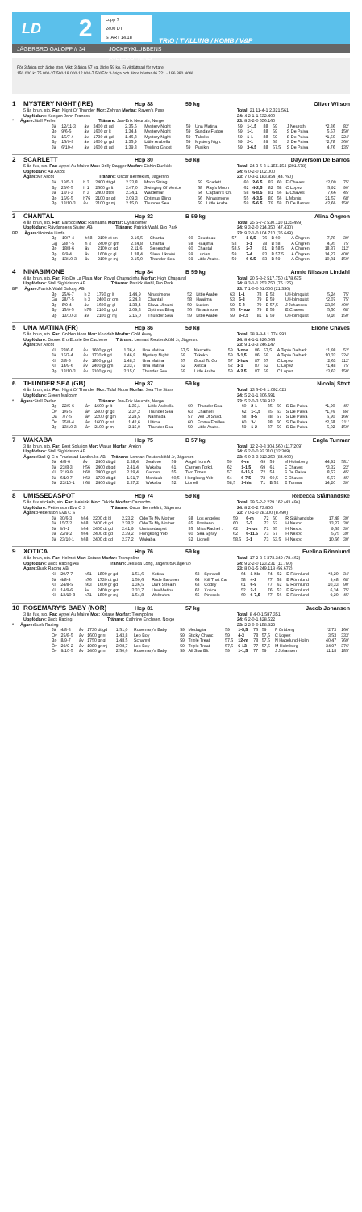LD
2
Lopp 7
2400 DT
START 14.18
TRIO / TVILLING / KOMB / V&P
JÄGERSRO GALOPP // 34 JOCKEYKLUBBENS AVELSLÖPNING
För 3-åriga och äldre ston. Vikt: 3-åriga 57 kg, äldre 59 kg. Ej viktlättnad för ryttare
150.000 kr 75.000-37.500-18.000-12.000-7.500För 3-åriga och äldre hästar 46.721 - 186.880 NOK.
1 MYSTERY NIGHT (IRE) Hcp 88 59 kg Oliver Wilson
5 år, brun, sto. Far: Night Of Thunder Mor: Zehrah Morfar: Raven's Pass
Uppfödare: Keegan John Frances
* Ägare: Stall Perlen Tränare: Jan-Erik Neuroth, Norge Total: 21 11-4-1 2.321.561
24: 4 2-1-1 532.400
23: 8 3-2-0 556.160
| Jä | 12/11-3 | åv | 2400 dt gd | 2.35,6 | Mystery Night | 59 | Una Matina | 59 | 1-1,5 | 88 | 59 | J Neuroth | *2,36 | 82' |
| Bp | 9/6-5 | åv | 1600 gr lt | 1.34,4 | Mystery Night | 59 | Sunday Fudge | 59 | 1-1 | 88 | 59 | S De Paiva | 5,57 | 150' |
| Jä | 15/7-4 | åv | 1730 dt gd | 1.46,8 | Mystery Night | 59 | Takeko | 59 | 1-1 | 88 | 59 | S De Paiva | *1,50 | 224' |
| Bp | 15/9-9 | åv | 1600 gr gd | 1.35,9 | Little Arabella | 59 | Mystery Nigh. | 59 | 2-1 | 89 | 59 | S De Paiva | *2,78 | 360' |
| Jä | 6/10-4 | åv | 1600 dt gd | 1.39,8 | Twirling Ghost | 59 | Pusjkin | 59 | 3-6,5 | 88 | 57,5 | S De Paiva | 4,76 | 135' |
2 SCARLETT Hcp 80 59 kg Dayversom De Barros
5 år, fux, sto. Far: Appel Au Maitre Mor: Dolly Dagger Morfar: Eishin Dunkirk
Uppfödare: AB Ascot
Ägare: Mr Ascot Tränare: Oscar Berneklint, Jägersro Total: 24 3-6-3 1.155.154 (201.678)
24: 6 0-2-0 102.000
23: 7 0-3-1 183.854 (44.760)
| Jä | 19/5-1 | h 3 | 2400 dt gd | 2.33,8 | Moon String | 59 | Scarlett | 60 | 2-6.5 | 82 | 60 | E Chaves | *2,09 | 75' |
| Bp | 25/6-5 | h 1 | 2600 gr lt | 2.47,0 | Swinging Of Venice | 58 | Ray's Moon | 62 | 4-2,5 | 82 | 58 | C Lopez | 5,92 | 90' |
| Jä | 13/7-3 | h 3 | 2400 dt bl | 2.34,1 | Waldemar | 54 | Captain's Ch. | 58 | 6-8.5 | 81 | 56 | E Chaves | 7,66 | 45' |
| Bp | 15/9-5 | h76 | 2100 gr gd | 2.09,3 | Optimus Bling | 56 | Ninasimone | 55 | 4-3.5 | 80 | 56 | L Morris | 21,57 | 68' |
| Bp | 13/10-3 | åv | 2100 gr mj | 2.15,0 | Thunder Sea | 59 | Little Arabe. | 59 | 5-6.5 | 79 | 59 | D De Barros | 42,66 | 150' |
3 CHANTAL Hcp 82 B 59 kg Alina Öhgren
4 år, brun, sto. Far: Barocci Mor: Raihaana Morfar: Dynaformer
Uppfödare: Rävdansens Stuteri AB Tränare: Patrick Wahl, Bro Park
BP Ägare: Holmén Linda Total: 25 5-7-2 530.110 (135.499)
24: 9 3-2-0 214.350 (47.430)
23: 9 2-1-0 104.710 (36.649)
| Bp | 10/7-4 | h68 | 2100 dt sn | 2.16,5 | Chantal | 60 | Cousteau | 57 | 1-0,5 | 76 | B 60 | A Öhgren | 7,78 | 30' |
| Gg | 28/7-5 | h 3 | 2400 gr gm | 2.24,8 | Chantal | 58 | Haajima | 53 | 1-1 | 78 | B 58 | A Öhgren | 4,95 | 75' |
| Bp | 18/8-6 | åv | 2100 gr gd | 2.11,6 | Seneschal | 60 | Chantal | 58,5 | 2-7 | 81 | B 58,5 | A Öhgren | 18,87 | 112' |
| Bp | 8/9-4 | åv | 1600 gr gl | 1.38,4 | Slava Ukraini | 59 | Lucien | 59 | 7-4 | 83 | B 57,5 | A Öhgren | 14,27 | 400' |
| Bp | 13/10-3 | åv | 2100 gr mj | 2.15,0 | Thunder Sea | 59 | Little Arabe. | 59 | 6-6.5 | 83 | B 59 | A Öhgren | 10,81 | 150' |
4 NINASIMONE Hcp 84 B 59 kg Annie Nilsson Lindahl
4 år, brun, sto. Far: Rio De La Plata Mor: Royal Chapadinha Morfar: High Chaparral
Uppfödare: Stall Sigfridsson AB Tränare: Patrick Wahl, Bro Park
BP Ägare: Patrick Wahl Galopp AB Total: 20 5-3-2 517.750 (178.675)
24: 8 3-1-1 253.750 (76.125)
23: 7 1-0-0 61.000 (21.350)
| Bp | 25/6-7 | h 2 | 1750 gr lt | 1.44,9 | Ninasimone | 52 | Little Arabe. | 63 | 1-1 | 78 | B 52 | U Holmquist | 5,24 | 75' |
| Gg | 28/7-5 | h 3 | 2400 gr gm | 2.24,8 | Chantal | 58 | Haajima | 53 | 5-3 | 79 | B 59 | U Holmquist | *2,07 | 75' |
| Bp | 8/9-4 | åv | 1600 gr gl | 1.38,4 | Slava Ukraini | 59 | Lucien | 59 | 5-2 | 79 | B 57,5 | J Johansen | 23,06 | 400' |
| Bp | 15/9-5 | h76 | 2100 gr gd | 2.09,3 | Optimus Bling | 56 | Ninasimone | 55 | 2-huv | 79 | B 55 | E Chaves | 5,50 | 68' |
| Bp | 13/10-3 | åv | 2100 gr mj | 2.15,0 | Thunder Sea | 59 | Little Arabe. | 59 | 3-2.5 | 81 | B 59 | U Holmquist | 9,16 | 150' |
5 UNA MATINA (FR) Hcp 86 59 kg Elione Chaves
5 år, brun, sto. Far: Golden Horn Mor: Kozideh Morfar: Gold Away
Uppfödare: Drouet E o Ecurie De Cachene Tränare: Lennart Reuterskiöld Jr, Jägersro
Ägare: Mr Ascot Total: 28 8-8-4 1.774.993
24: 8 4-1-1 426.066
23: 9 1-3-3 246.147
| Kl | 28/6-6 | åv | 1600 gr gd | 1.36,4 | Una Matina | 57,5 | Nascetta | 59 | 1-nos | 86 | 57,5 | A Tapia Dalbark | *1,98 | 52' |
| Jä | 15/7-4 | åv | 1730 dt gd | 1.46,8 | Mystery Night | 59 | Takeko | 59 | 3-1,5 | 86 | 59 | A Tapia Dalbark | 10,32 | 224' |
| Kl | 3/8-5 | åv | 1800 gr gd | 1.48,3 | Una Matina | 57 | Good To Go | 57 | 1-huv | 87 | 57 | C Lopez | 2,63 | 112' |
| Kl | 14/9-6 | åv | 2400 gr gm | 2.33,7 | Una Matina | 62 | Xotica | 52 | 1-1 | 87 | 62 | C Lopez | *1,48 | 75' |
| Bp | 13/10-3 | åv | 2100 gr mj | 2.15,0 | Thunder Sea | 59 | Little Arabe. | 59 | 4-2.5 | 87 | 59 | C Lopez | *3,62 | 150' |
6 THUNDER SEA (GB) Hcp 87 59 kg Nicolaj Stott
4 år, brun, sto. Far: Night Of Thunder Mor: Tidal Moon Morfar: Sea The Stars
Uppfödare: Green Malcolm
* Ägare: Stall Perlen Tränare: Jan-Erik Neuroth, Norge Total: 13 6-2-4 1.092.023
24: 5 2-1-1 306.691
23: 5 2-0-3 638.912
| Bp | 22/5-6 | åv | 1600 gr lt | 1.35,1 | Little Arabella | 60 | Thunder Sea | 60 | 2-1 | 85 | 60 | S De Paiva | *1,90 | 45' |
| Öv | 1/6-5 | åv | 2400 gr gd | 2.37,2 | Thunder Sea | 63 | Chamori | 62 | 1-1,5 | 85 | 63 | S De Paiva | *1,76 | 84' |
| Da | 7/7-5 | åv | 2200 gr gm | 2.24,5 | Narmada | 57 | Veil Of Shad. | 58 | 8-5 | 88 | 57 | S De Paiva | 6,90 | 166' |
| Öv | 25/8-4 | åv | 1600 gr nt | 1.42,6 | Ultima | 60 | Emma Emillee. | 60 | 3-1 | 88 | 60 | S De Paiva | *2,58 | 211' |
| Bp | 13/10-3 | åv | 2100 gr mj | 2.15,0 | Thunder Sea | 59 | Little Arabe. | 59 | 1-2 | 87 | 59 | S De Paiva | 5,02 | 150' |
7 WAKABA Hcp 75 B 57 kg Engla Tunmar
3 år, brun, sto. Far: Best Solution Mor: Walun Morfar: Areion
Uppfödare: Stall Sigfridsson AB
Ägare: Stall Q C o Frackstad Lantbruks AB Tränare: Lennart Reuterskiöld Jr, Jägersro Total: 12 2-3-3 304.560 (117.209)
24: 6 2-0-0 92.310 (32.309)
23: 6 0-3-3 212.250 (84.900)
| Jä | 4/8-6 | åv | 2400 dt gd | 2.38,4 | Sealove | 59 | Angel from A. | 59 | 6-m | 69 | 59 | M Holmberg | 44,92 | 581' |
| Jä | 23/8-3 | h56 | 2400 dt gd | 2.41,4 | Wakaba | 61 | Carmen Torkd. | 62 | 1-1,5 | 69 | 61 | E Chaves | *3,32 | 22' |
| Kl | 21/9-9 | h68 | 2400 gr gd | 2.29,4 | Garcon | 55 | Two Times | 57 | 8-16,5 | 72 | 54 | S De Paiva | 8,57 | 45' |
| Jä | 6/10-7 | h62 | 1730 dt gd | 1.51,7 | Montauk | 60,5 | Hongkong Yob | 64 | 6-7,5 | 72 | 60,5 | E Chaves | 6,57 | 45' |
| Jä | 23/10-1 | h68 | 2400 dt gd | 2.37,2 | Wakaba | 52 | Lionell | 58,5 | 1-hls | 71 | B 52 | E Tunmar | 14,20 | 30' |
8 UMISSEDASPOT Hcp 74 59 kg Rebecca Stålhandske
5 år, fux stickelh, sto. Far: Helsinki Mor: Orkide Morfar: Camacho
Uppfödare: Pettersson Eva C S Tränare: Oscar Berneklint, Jägersro
Ägare: Pettersson Eva C S Total: 29 5-2-2 229.162 (43.494)
24: 8 2-0-2 73.800
23: 7 0-1-0 28.300 (8.490)
| Jä | 30/6-3 | h64 | 2200 dt bl | 2.23,2 | Ode To My Mother | 58 | Los Angeles | 59 | 6-m | 72 | 60 | R Stålhandske | 17,48 | 30' |
| Jä | 15/7-2 | h68 | 2400 dt gd | 2.38,2 | Ode To My Mother | 65 | Positano | 60 | 3-3 | 72 | 62 | H Nexbo | 13,27 | 30' |
| Jä | 4/9-1 | h64 | 2400 dt gd | 2.41,9 | Umissedaspot | 55 | Miss Rachel . | 62 | 1-nos | 71 | 55 | H Nexbo | 9,69 | 30' |
| Jä | 22/9-2 | h64 | 2400 dt gd | 2.39,2 | Hongkong Yob | 60 | Sea Spray | 62 | 6-11.5 | 73 | 57 | H Nexbo | 5,75 | 30' |
| Jä | 23/10-1 | h68 | 2400 dt gd | 2.37,2 | Wakaba | 52 | Lionell | 58,5 | 3-1 | 73 | 53,5 | H Nexbo | 10,66 | 30' |
9 XOTICA Hcp 76 59 kg Evelina Rönnlund
4 år, brun, sto. Far: Helmet Mor: Xstase Morfar: Trempolino
Uppfödare: Buck Racing AB Tränare: Jessica Long, Jägersro/Klågerup
Ägare: Buck Racing AB Total: 17 2-3-5 372.349 (78.462)
24: 9 2-2-0 123.231 (11.790)
23: 8 0-1-5 249.118 (66.672)
| Kl | 20/7-7 | h61 | 1800 gr gd | 1.51,6 | Xotica | 62 | Spinwell | 64 | 1-hls | 74 | 62 | E Rönnlund | *3,20 | 34' |
| Jä | 4/8-4 | h76 | 1730 dt gd | 1.50,6 | Röde Baronen | 64 | Kill That Ca. | 58 | 4-2 | 77 | 58 | E Rönnlund | 9,48 | 68' |
| Kl | 24/8-5 | h63 | 1600 gr gd | 1.36,5 | Dark Stream | 63 | Codify | 61 | 6-9 | 77 | 62 | E Rönnlund | 10,33 | 90' |
| Kl | 14/9-6 | åv | 2400 gr gm | 2.33,7 | Una Matina | 62 | Xotica | 52 | 2-1 | 76 | 52 | E Rönnlund | 6,34 | 75' |
| Kl | 12/10-8 | h71 | 1800 gr mj | 1.54,8 | Weltruhm | 65 | Pinerolo | 60 | 6-7,5 | 77 | 56 | E Rönnlund | 9,20 | 45' |
10 ROSEMARY'S BABY (NOR) Hcp 81 57 kg Jacob Johansen
3 år, fux, sto. Far: Appel Au Maitre Mor: Xstase Morfar: Trempolino
Uppfödare: Buck Racing Tränare: Cathrine Erichsen, Norge
* Ägare: Buck Racing Total: 8 4-0-1 587.351
24: 6 2-0-1 428.522
23: 2 2-0-0 158.829
| Jä | 4/8-3 | åv | 1730 dt gd | 1.51,0 | Rosemary's Baby | 59 | Medaglia | 59 | 1-5,5 | 75 | 59 | P Gråberg | *2,73 | 166' |
| Öv | 25/8-5 | åv | 1600 gr nt | 1.43,8 | Leo Boy | 59 | Sticky Chanc. | 59 | 4-3 | 78 | 57,5 | C Lopez | 3,53 | 333' |
| Bp | 8/9-7 | åv | 1750 gr gl | 1.48,5 | Schamyl | 59 | Triple Treat | 57,5 | 12-m | 78 | 57,5 | N Hagelund-Holm | 40,47 | 769' |
| Öv | 29/9-2 | åv | 1980 gr mj | 2.08,7 | Leo Boy | 59 | Triple Treat | 57,5 | 6-13 | 77 | 57,5 | M Holmberg | 34,97 | 376' |
| Öv | 9/10-5 | åv | 2400 gr nt | 2.50,6 | Rosemary's Baby | 59 | All Star Bli. | 59 | 1-1,5 | 77 | 59 | J Johansen | 11,18 | 185' |